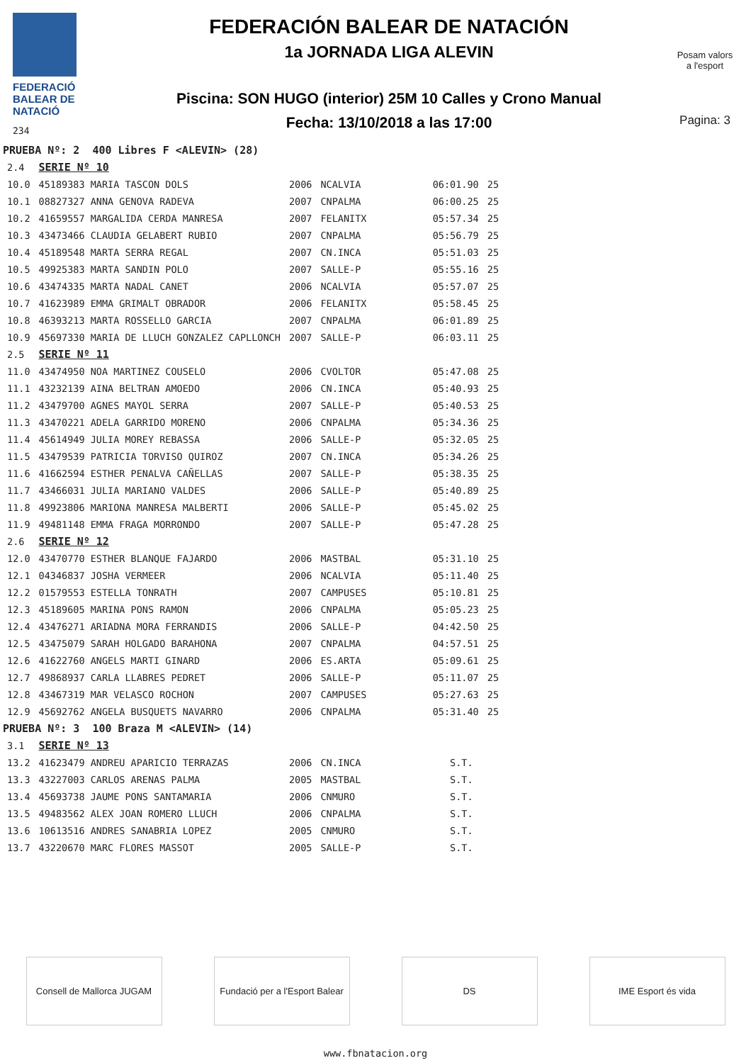FEDERACIÓ
BALEAR DE
NATACIÓ
234
FEDERACIÓN BALEAR DE NATACIÓN
1a JORNADA LIGA ALEVIN
Piscina: SON HUGO (interior) 25M 10 Calles y Crono Manual
Fecha: 13/10/2018 a las 17:00
Posam valors
a l'esport
Pagina: 3
| PRUEBA Nº: 2 400 Libres F <ALEVIN> (28) | | | | | |
| 2.4 | SERIE Nº 10 | | | | |
| 10.0 | 45189383 MARIA TASCON DOLS | 2006 | NCALVIA | 06:01.90 | 25 |
| 10.1 | 08827327 ANNA GENOVA RADEVA | 2007 | CNPALMA | 06:00.25 | 25 |
| 10.2 | 41659557 MARGALIDA CERDA MANRESA | 2007 | FELANITX | 05:57.34 | 25 |
| 10.3 | 43473466 CLAUDIA GELABERT RUBIO | 2007 | CNPALMA | 05:56.79 | 25 |
| 10.4 | 45189548 MARTA SERRA REGAL | 2007 | CN.INCA | 05:51.03 | 25 |
| 10.5 | 49925383 MARTA SANDIN POLO | 2007 | SALLE-P | 05:55.16 | 25 |
| 10.6 | 43474335 MARTA NADAL CANET | 2006 | NCALVIA | 05:57.07 | 25 |
| 10.7 | 41623989 EMMA GRIMALT OBRADOR | 2006 | FELANITX | 05:58.45 | 25 |
| 10.8 | 46393213 MARTA ROSSELLO GARCIA | 2007 | CNPALMA | 06:01.89 | 25 |
| 10.9 | 45697330 MARIA DE LLUCH GONZALEZ CAPLLONCH | 2007 | SALLE-P | 06:03.11 | 25 |
| 2.5 | SERIE Nº 11 | | | | |
| 11.0 | 43474950 NOA MARTINEZ COUSELO | 2006 | CVOLTOR | 05:47.08 | 25 |
| 11.1 | 43232139 AINA BELTRAN AMOEDO | 2006 | CN.INCA | 05:40.93 | 25 |
| 11.2 | 43479700 AGNES MAYOL SERRA | 2007 | SALLE-P | 05:40.53 | 25 |
| 11.3 | 43470221 ADELA GARRIDO MORENO | 2006 | CNPALMA | 05:34.36 | 25 |
| 11.4 | 45614949 JULIA MOREY REBASSA | 2006 | SALLE-P | 05:32.05 | 25 |
| 11.5 | 43479539 PATRICIA TORVISO QUIROZ | 2007 | CN.INCA | 05:34.26 | 25 |
| 11.6 | 41662594 ESTHER PENALVA CAÑELLAS | 2007 | SALLE-P | 05:38.35 | 25 |
| 11.7 | 43466031 JULIA MARIANO VALDES | 2006 | SALLE-P | 05:40.89 | 25 |
| 11.8 | 49923806 MARIONA MANRESA MALBERTI | 2006 | SALLE-P | 05:45.02 | 25 |
| 11.9 | 49481148 EMMA FRAGA MORRONDO | 2007 | SALLE-P | 05:47.28 | 25 |
| 2.6 | SERIE Nº 12 | | | | |
| 12.0 | 43470770 ESTHER BLANQUE FAJARDO | 2006 | MASTBAL | 05:31.10 | 25 |
| 12.1 | 04346837 JOSHA VERMEER | 2006 | NCALVIA | 05:11.40 | 25 |
| 12.2 | 01579553 ESTELLA TONRATH | 2007 | CAMPUSES | 05:10.81 | 25 |
| 12.3 | 45189605 MARINA PONS RAMON | 2006 | CNPALMA | 05:05.23 | 25 |
| 12.4 | 43476271 ARIADNA MORA FERRANDIS | 2006 | SALLE-P | 04:42.50 | 25 |
| 12.5 | 43475079 SARAH HOLGADO BARAHONA | 2007 | CNPALMA | 04:57.51 | 25 |
| 12.6 | 41622760 ANGELS MARTI GINARD | 2006 | ES.ARTA | 05:09.61 | 25 |
| 12.7 | 49868937 CARLA LLABRES PEDRET | 2006 | SALLE-P | 05:11.07 | 25 |
| 12.8 | 43467319 MAR VELASCO ROCHON | 2007 | CAMPUSES | 05:27.63 | 25 |
| 12.9 | 45692762 ANGELA BUSQUETS NAVARRO | 2006 | CNPALMA | 05:31.40 | 25 |
| PRUEBA Nº: 3 100 Braza M <ALEVIN> (14) | | | | | |
| 3.1 | SERIE Nº 13 | | | | |
| 13.2 | 41623479 ANDREU APARICIO TERRAZAS | 2006 | CN.INCA | S.T. | |
| 13.3 | 43227003 CARLOS ARENAS PALMA | 2005 | MASTBAL | S.T. | |
| 13.4 | 45693738 JAUME PONS SANTAMARIA | 2006 | CNMURO | S.T. | |
| 13.5 | 49483562 ALEX JOAN ROMERO LLUCH | 2006 | CNPALMA | S.T. | |
| 13.6 | 10613516 ANDRES SANABRIA LOPEZ | 2005 | CNMURO | S.T. | |
| 13.7 | 43220670 MARC FLORES MASSOT | 2005 | SALLE-P | S.T. | |
Consell de Mallorca JUGAM
Fundació per a l'Esport Balear
DS IME Esport és vida
www.fbnatacion.org